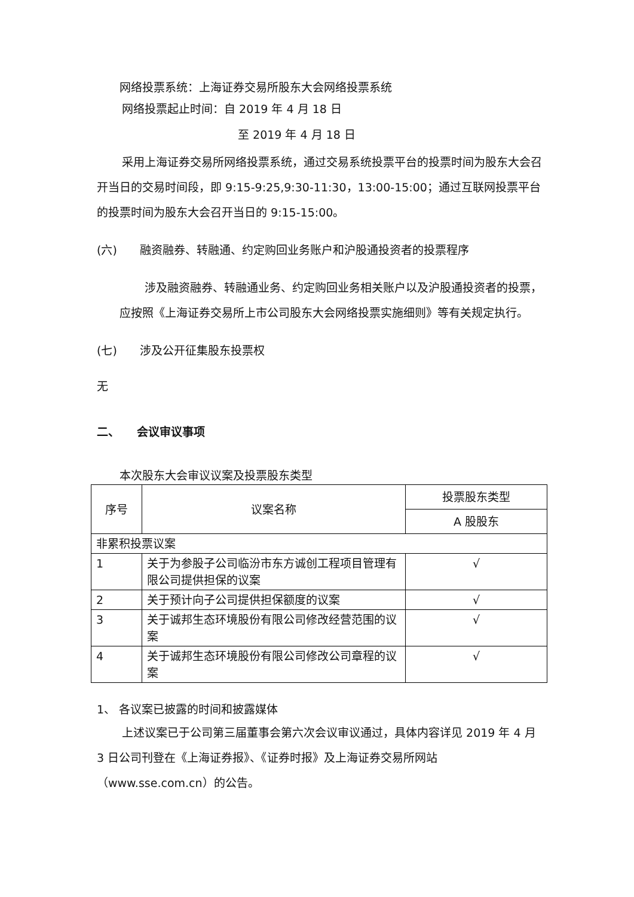网络投票系统：上海证券交易所股东大会网络投票系统
网络投票起止时间：自 2019 年 4 月 18 日
至 2019 年 4 月 18 日
采用上海证券交易所网络投票系统，通过交易系统投票平台的投票时间为股东大会召开当日的交易时间段，即 9:15-9:25,9:30-11:30，13:00-15:00；通过互联网投票平台的投票时间为股东大会召开当日的 9:15-15:00。
(六)　　融资融券、转融通、约定购回业务账户和沪股通投资者的投票程序
涉及融资融券、转融通业务、约定购回业务相关账户以及沪股通投资者的投票，应按照《上海证券交易所上市公司股东大会网络投票实施细则》等有关规定执行。
(七)　　涉及公开征集股东投票权
无
二、　　会议审议事项
本次股东大会审议议案及投票股东类型
| 序号 | 议案名称 | 投票股东类型 |
| --- | --- | --- |
| | | A 股股东 |
| 非累积投票议案 | | |
| 1 | 关于为参股子公司临汾市东方诚创工程项目管理有限公司提供担保的议案 | √ |
| 2 | 关于预计向子公司提供担保额度的议案 | √ |
| 3 | 关于诚邦生态环境股份有限公司修改经营范围的议案 | √ |
| 4 | 关于诚邦生态环境股份有限公司修改公司章程的议案 | √ |
1、 各议案已披露的时间和披露媒体
上述议案已于公司第三届董事会第六次会议审议通过，具体内容详见 2019 年 4 月 3 日公司刊登在《上海证券报》、《证券时报》及上海证券交易所网站（www.sse.com.cn）的公告。